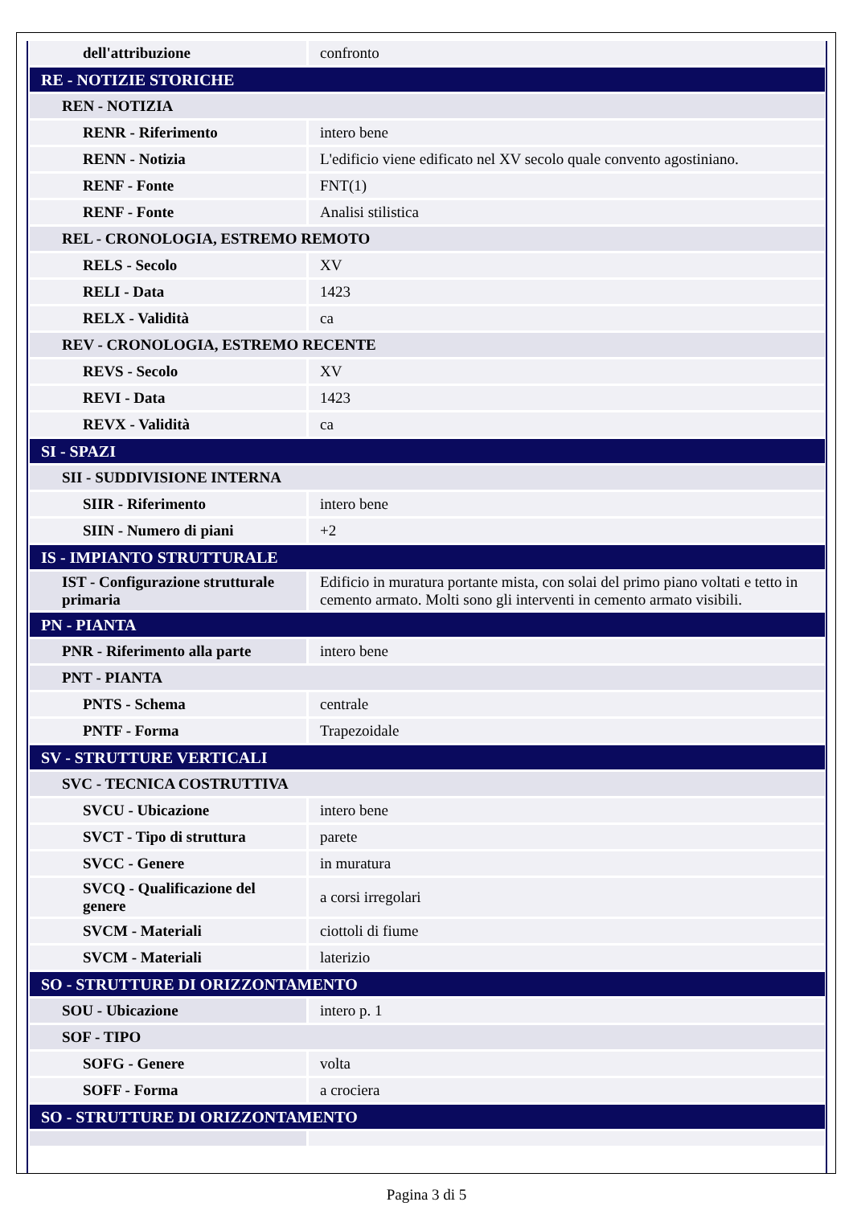| dell'attribuzione | confronto |
| RE - NOTIZIE STORICHE | |
| REN - NOTIZIA | |
| RENR - Riferimento | intero bene |
| RENN - Notizia | L'edificio viene edificato nel XV secolo quale convento agostiniano. |
| RENF - Fonte | FNT(1) |
| RENF - Fonte | Analisi stilistica |
| REL - CRONOLOGIA, ESTREMO REMOTO | |
| RELS - Secolo | XV |
| RELI - Data | 1423 |
| RELX - Validità | ca |
| REV - CRONOLOGIA, ESTREMO RECENTE | |
| REVS - Secolo | XV |
| REVI - Data | 1423 |
| REVX - Validità | ca |
| SI - SPAZI | |
| SII - SUDDIVISIONE INTERNA | |
| SIIR - Riferimento | intero bene |
| SIIN - Numero di piani | +2 |
| IS - IMPIANTO STRUTTURALE | |
| IST - Configurazione strutturale primaria | Edificio in muratura portante mista, con solai del primo piano voltati e tetto in cemento armato. Molti sono gli interventi in cemento armato visibili. |
| PN - PIANTA | |
| PNR - Riferimento alla parte | intero bene |
| PNT - PIANTA | |
| PNTS - Schema | centrale |
| PNTF - Forma | Trapezoidale |
| SV - STRUTTURE VERTICALI | |
| SVC - TECNICA COSTRUTTIVA | |
| SVCU - Ubicazione | intero bene |
| SVCT - Tipo di struttura | parete |
| SVCC - Genere | in muratura |
| SVCQ - Qualificazione del genere | a corsi irregolari |
| SVCM - Materiali | ciottoli di fiume |
| SVCM - Materiali | laterizio |
| SO - STRUTTURE DI ORIZZONTAMENTO | |
| SOU - Ubicazione | intero p. 1 |
| SOF - TIPO | |
| SOFG - Genere | volta |
| SOFF - Forma | a crociera |
| SO - STRUTTURE DI ORIZZONTAMENTO | |
Pagina 3 di 5